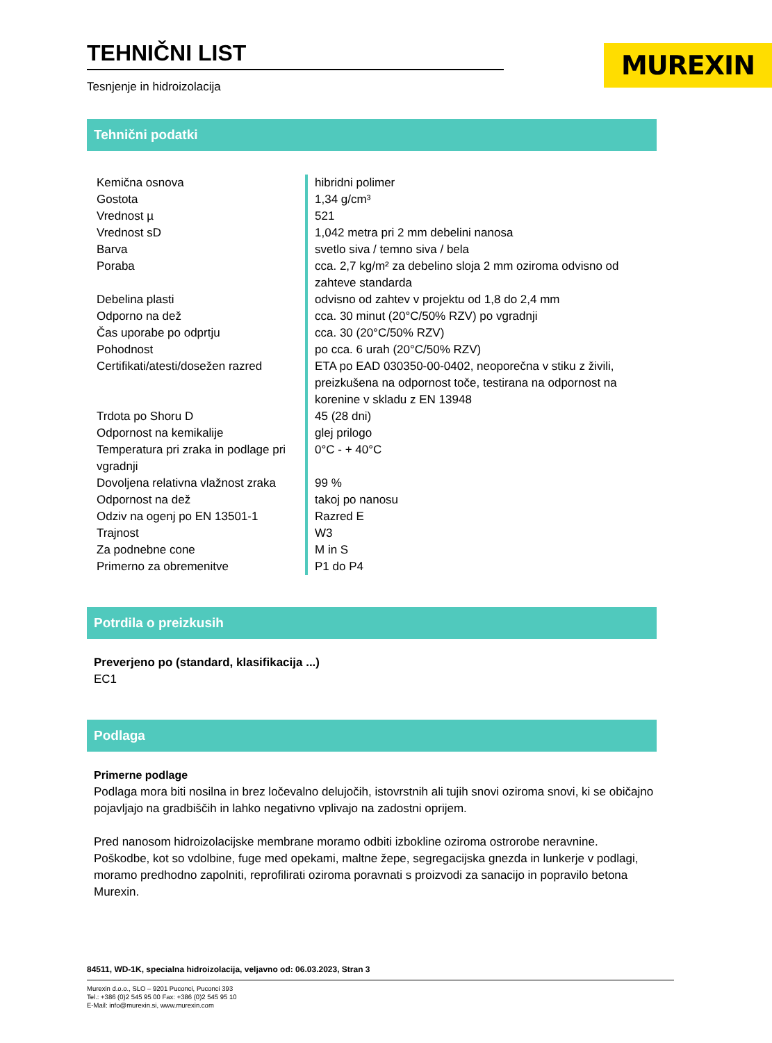TEHNIČNI LIST
Tesnjenje in hidroizolacija
MUREXIN
Tehnični podatki
| Kemična osnova | hibridni polimer |
| Gostota | 1,34 g/cm³ |
| Vrednost µ | 521 |
| Vrednost sD | 1,042 metra pri 2 mm debelini nanosa |
| Barva | svetlo siva / temno siva / bela |
| Poraba | cca. 2,7 kg/m² za debelino sloja 2 mm oziroma odvisno od zahteve standarda |
| Debelina plasti | odvisno od zahtev v projektu od 1,8 do 2,4 mm |
| Odporno na dež | cca. 30 minut (20°C/50% RZV) po vgradnji |
| Čas uporabe po odprtju | cca. 30 (20°C/50% RZV) |
| Pohodnost | po cca. 6 urah (20°C/50% RZV) |
| Certifikati/atesti/dosežen razred | ETA po EAD 030350-00-0402, neoporečna v stiku z živili, preizkušena na odpornost toče, testirana na odpornost na korenine v skladu z EN 13948 |
| Trdota po Shoru D | 45 (28 dni) |
| Odpornost na kemikalije | glej prilogo |
| Temperatura pri zraka in podlage pri vgradnji | 0°C - + 40°C |
| Dovoljena relativna vlažnost zraka | 99 % |
| Odpornost na dež | takoj po nanosu |
| Odziv na ogenj po EN 13501-1 | Razred E |
| Trajnost | W3 |
| Za podnebne cone | M in S |
| Primerno za obremenitve | P1 do P4 |
Potrdila o preizkusih
Preverjeno po (standard, klasifikacija ...)
EC1
Podlaga
Primerne podlage
Podlaga mora biti nosilna in brez ločevalno delujočih, istovrstnih ali tujih snovi oziroma snovi, ki se običajno pojavljajo na gradbiščih in lahko negativno vplivajo na zadostni oprijem.
Pred nanosom hidroizolacijske membrane moramo odbiti izbokline oziroma ostrorobe neravnine. Poškodbe, kot so vdolbine, fuge med opekami, maltne žepe, segregacijska gnezda in lunkerje v podlagi, moramo predhodno zapolniti, reprofilirati oziroma poravnati s proizvodi za sanacijo in popravilo betona Murexin.
84511, WD-1K, specialna hidroizolacija, veljavno od: 06.03.2023, Stran 3
Murexin d.o.o., SLO – 9201 Puconci, Puconci 393
Tel.: +386 (0)2 545 95 00 Fax: +386 (0)2 545 95 10
E-Mail: info@murexin.si, www.murexin.com